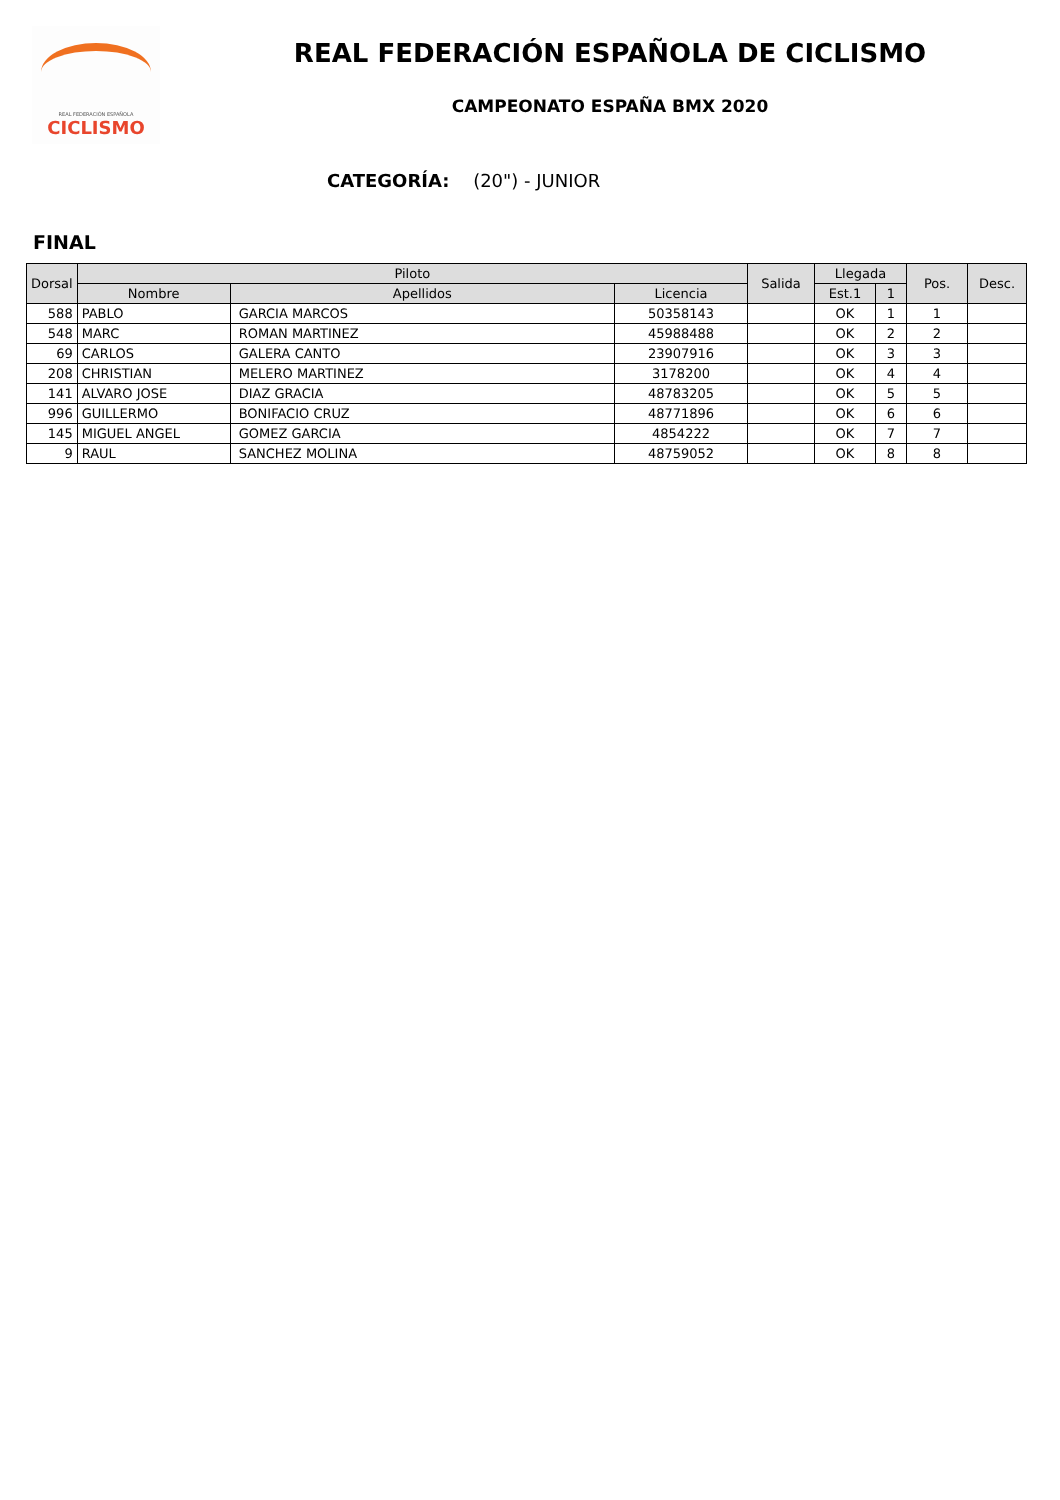REAL FEDERACIÓN ESPAÑOLA
CICLISMO
REAL FEDERACIÓN ESPAÑOLA DE CICLISMO
CAMPEONATO ESPAÑA BMX 2020
CATEGORÍA: (20") - JUNIOR
FINAL
| Dorsal | Piloto | | | Salida | Llegada | | Pos. | Desc. |
| --- | --- | --- | --- | --- | --- | --- | --- | --- |
| | Nombre | Apellidos | Licencia | | Est.1 | 1 | | |
| 588 | PABLO | GARCIA MARCOS | 50358143 | | OK | 1 | 1 | |
| 548 | MARC | ROMAN MARTINEZ | 45988488 | | OK | 2 | 2 | |
| 69 | CARLOS | GALERA CANTO | 23907916 | | OK | 3 | 3 | |
| 208 | CHRISTIAN | MELERO MARTINEZ | 3178200 | | OK | 4 | 4 | |
| 141 | ALVARO JOSE | DIAZ GRACIA | 48783205 | | OK | 5 | 5 | |
| 996 | GUILLERMO | BONIFACIO CRUZ | 48771896 | | OK | 6 | 6 | |
| 145 | MIGUEL ANGEL | GOMEZ GARCIA | 4854222 | | OK | 7 | 7 | |
| 9 | RAUL | SANCHEZ MOLINA | 48759052 | | OK | 8 | 8 | |